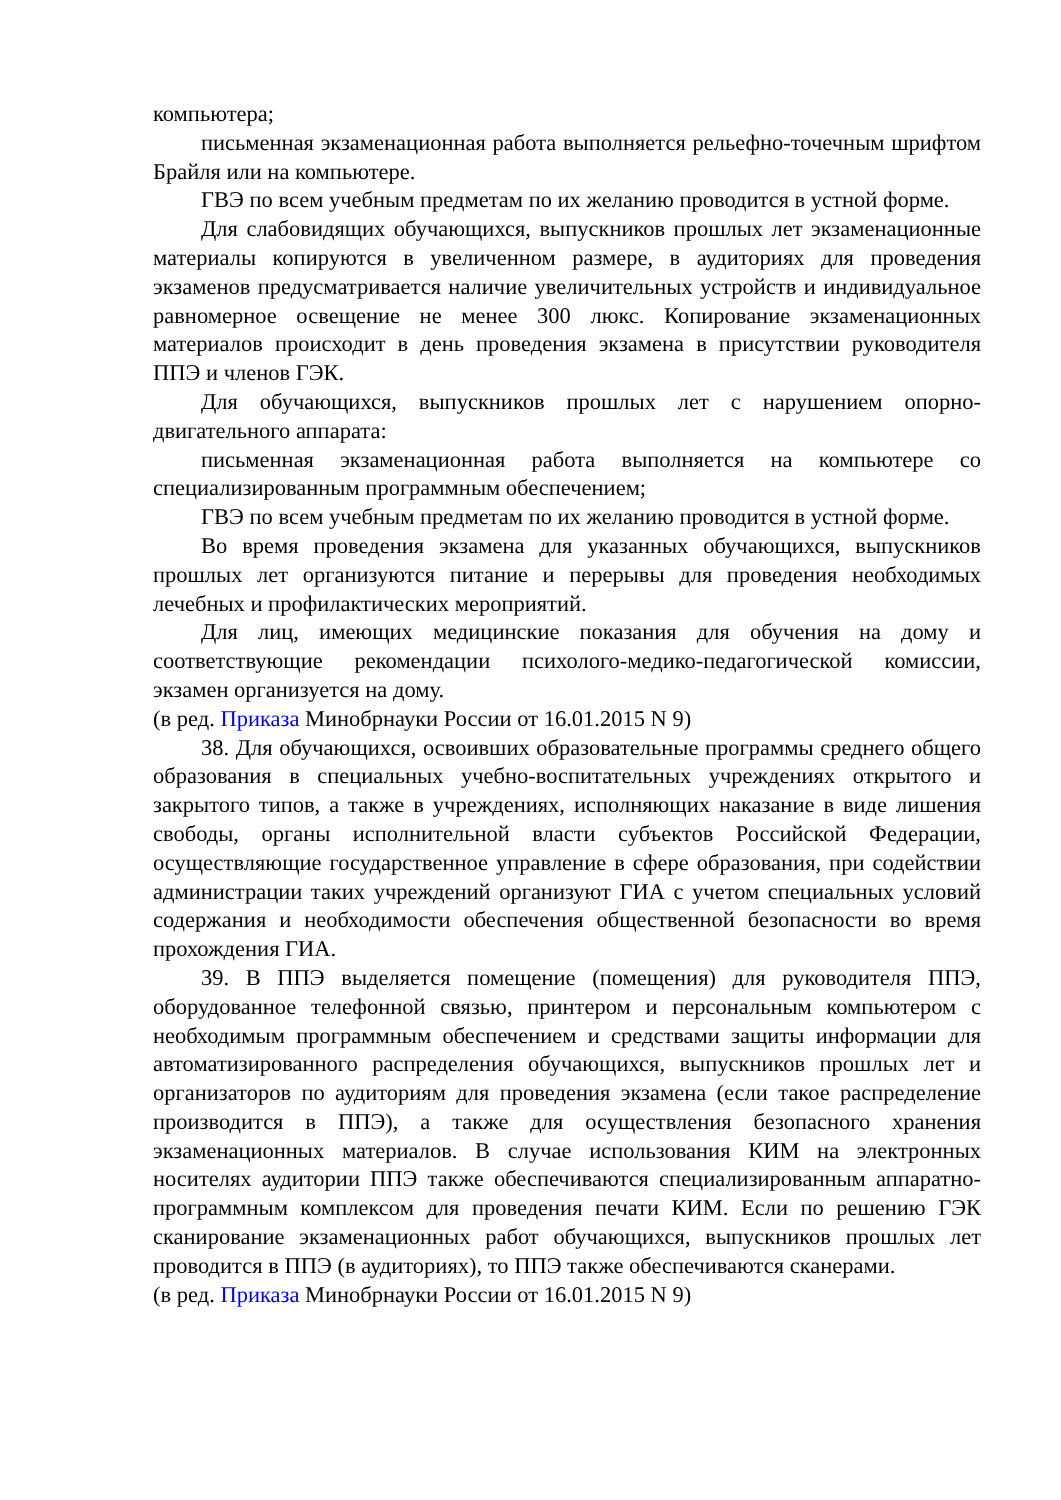компьютера;
письменная экзаменационная работа выполняется рельефно-точечным шрифтом Брайля или на компьютере.
ГВЭ по всем учебным предметам по их желанию проводится в устной форме.
Для слабовидящих обучающихся, выпускников прошлых лет экзаменационные материалы копируются в увеличенном размере, в аудиториях для проведения экзаменов предусматривается наличие увеличительных устройств и индивидуальное равномерное освещение не менее 300 люкс. Копирование экзаменационных материалов происходит в день проведения экзамена в присутствии руководителя ППЭ и членов ГЭК.
Для обучающихся, выпускников прошлых лет с нарушением опорно-двигательного аппарата:
письменная экзаменационная работа выполняется на компьютере со специализированным программным обеспечением;
ГВЭ по всем учебным предметам по их желанию проводится в устной форме.
Во время проведения экзамена для указанных обучающихся, выпускников прошлых лет организуются питание и перерывы для проведения необходимых лечебных и профилактических мероприятий.
Для лиц, имеющих медицинские показания для обучения на дому и соответствующие рекомендации психолого-медико-педагогической комиссии, экзамен организуется на дому.
(в ред. Приказа Минобрнауки России от 16.01.2015 N 9)
38. Для обучающихся, освоивших образовательные программы среднего общего образования в специальных учебно-воспитательных учреждениях открытого и закрытого типов, а также в учреждениях, исполняющих наказание в виде лишения свободы, органы исполнительной власти субъектов Российской Федерации, осуществляющие государственное управление в сфере образования, при содействии администрации таких учреждений организуют ГИА с учетом специальных условий содержания и необходимости обеспечения общественной безопасности во время прохождения ГИА.
39. В ППЭ выделяется помещение (помещения) для руководителя ППЭ, оборудованное телефонной связью, принтером и персональным компьютером с необходимым программным обеспечением и средствами защиты информации для автоматизированного распределения обучающихся, выпускников прошлых лет и организаторов по аудиториям для проведения экзамена (если такое распределение производится в ППЭ), а также для осуществления безопасного хранения экзаменационных материалов. В случае использования КИМ на электронных носителях аудитории ППЭ также обеспечиваются специализированным аппаратно-программным комплексом для проведения печати КИМ. Если по решению ГЭК сканирование экзаменационных работ обучающихся, выпускников прошлых лет проводится в ППЭ (в аудиториях), то ППЭ также обеспечиваются сканерами.
(в ред. Приказа Минобрнауки России от 16.01.2015 N 9)